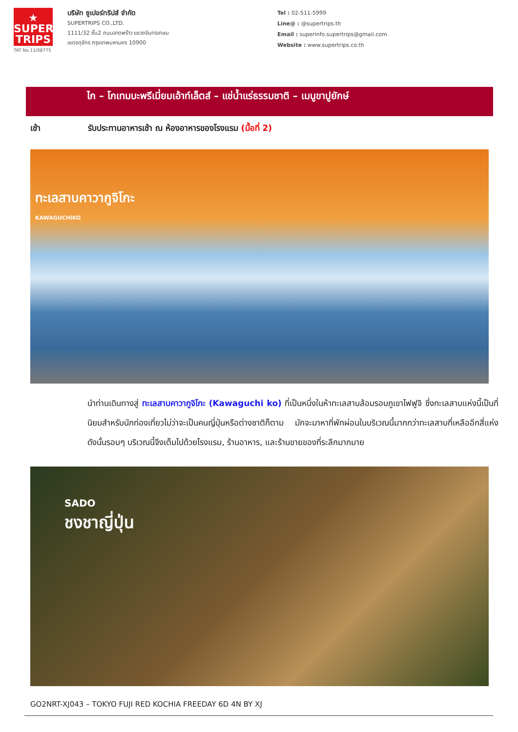★
SUPER
TRIPS
TAT No.11/08775
บริษัท ซูเปอร์ทริปส์ จำกัด
SUPERTRIPS CO.,LTD.
1111/32 ชั้น2 ถนนลาดพร้าว แขวงจันทรเกษม
เขตจตุจักร กรุงเทพมหานคร 10900
Tel : 02-511-5999
Line@ : @supertrips.th
Email : superinfo.supertrips@gmail.com
Website : www.supertrips.co.th
ไก – โกเทมบะพรีเมี่ยมเอ้าท์เล็ตส์ – แช่น้ำแร่ธรรมชาติ – เมนูขาปูยักษ์
เช้า รับประทานอาหารเช้า ณ ห้องอาหารของโรงแรม (มื้อที่ 2)
ทะเลสาบคาวากูจิโกะ
KAWAGUCHIKO
นำท่านเดินทางสู่ ทะเลสาบคาวากูจิโกะ (Kawaguchi ko) ที่เป็นหนึ่งในห้าทะเลสาบล้อมรอบภูเขาไฟฟูจิ ซึ่งทะเลสาบแห่งนี้เป็นที่นิยมสำหรับนักท่องเที่ยวไม่ว่าจะเป็นคนญี่ปุ่นหรือต่างชาติก็ตาม มักจะมาหาที่พักผ่อนในบริเวณนี้มากกว่าทะเลสาบที่เหลืออีกสี่แห่ง ดังนั้นรอบๆ บริเวณนี้จึงเต็มไปด้วยโรงแรม, ร้านอาหาร, และร้านขายของที่ระลึกมากมาย
SADO
ชงชาญี่ปุ่น
GO2NRT-XJ043 – TOKYO FUJI RED KOCHIA FREEDAY 6D 4N BY XJ